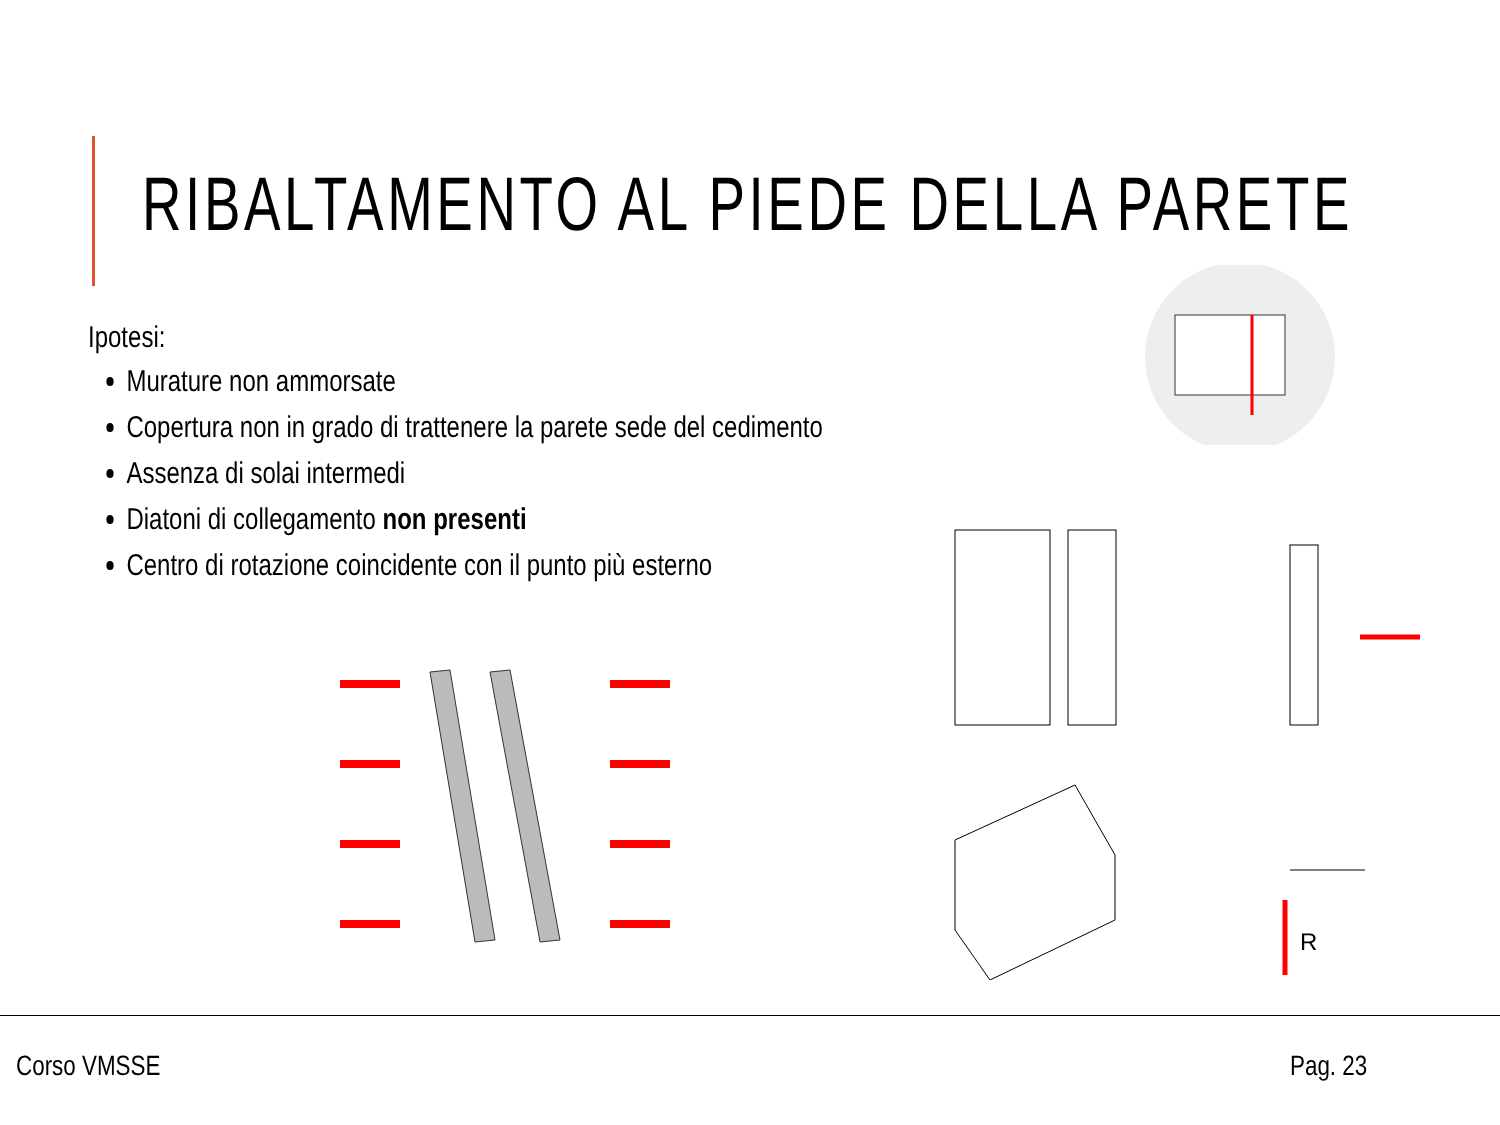RIBALTAMENTO AL PIEDE DELLA PARETE
Ipotesi:
Murature non ammorsate
Copertura non in grado di trattenere la parete sede del cedimento
Assenza di solai intermedi
Diatoni di collegamento non presenti
Centro di rotazione coincidente con il punto più esterno
R
Corso VMSSE Pag. 23